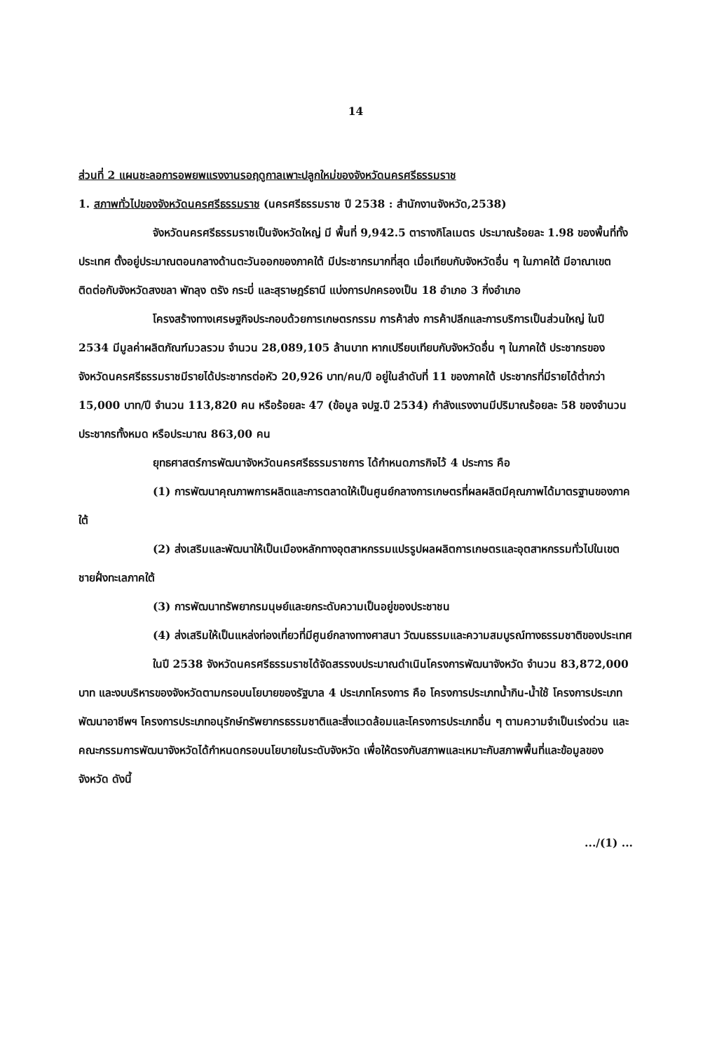14
ส่วนที่ 2 แผนชะลอการอพยพแรงงานรอฤดูกาลเพาะปลูกใหม่ของจังหวัดนครศรีธรรมราช
1. สภาพทั่วไปของจังหวัดนครศรีธรรมราช (นครศรีธรรมราช ปี 2538 : สำนักงานจังหวัด,2538)
จังหวัดนครศรีธรรมราชเป็นจังหวัดใหญ่ มี พื้นที่ 9,942.5 ตารางกิโลเมตร ประมาณร้อยละ 1.98 ของพื้นที่ทั้งประเทศ ตั้งอยู่ประมาณตอนกลางด้านตะวันออกของภาคใต้ มีประชากรมากที่สุด เมื่อเทียบกับจังหวัดอื่น ๆ ในภาคใต้ มีอาณาเขตติดต่อกับจังหวัดสงขลา พัทลุง ตรัง กระบี่ และสุราษฎร์ธานี แบ่งการปกครองเป็น 18 อำเภอ 3 กิ่งอำเภอ
โครงสร้างทางเศรษฐกิจประกอบด้วยการเกษตรกรรม การค้าส่ง การค้าปลีกและการบริการเป็นส่วนใหญ่ ในปี 2534 มีมูลค่าผลิตภัณฑ์มวลรวม จำนวน 28,089,105 ล้านบาท หากเปรียบเทียบกับจังหวัดอื่น ๆ ในภาคใต้ ประชากรของจังหวัดนครศรีธรรมราชมีรายได้ประชากรต่อหัว 20,926 บาท/คน/ปี อยู่ในลำดับที่ 11 ของภาคใต้ ประชากรที่มีรายได้ต่ำกว่า 15,000 บาท/ปี จำนวน 113,820 คน หรือร้อยละ 47 (ข้อมูล จปฐ.ปี 2534) กำลังแรงงานมีปริมาณร้อยละ 58 ของจำนวนประชากรทั้งหมด หรือประมาณ 863,00 คน
ยุทธศาสตร์การพัฒนาจังหวัดนครศรีธรรมราชการ ได้กำหนดภารกิจไว้ 4 ประการ คือ
(1) การพัฒนาคุณภาพการผลิตและการตลาดให้เป็นศูนย์กลางการเกษตรที่ผลผลิตมีคุณภาพได้มาตรฐานของภาคใต้
(2) ส่งเสริมและพัฒนาให้เป็นเมืองหลักทางอุตสาหกรรมแปรรูปผลผลิตการเกษตรและอุตสาหกรรมทั่วไปในเขตชายฝั่งทะเลภาคใต้
(3) การพัฒนาทรัพยากรมนุษย์และยกระดับความเป็นอยู่ของประชาชน
(4) ส่งเสริมให้เป็นแหล่งท่องเที่ยวที่มีศูนย์กลางทางศาสนา วัฒนธรรมและความสมบูรณ์ทางธรรมชาติของประเทศ
ในปี 2538 จังหวัดนครศรีธรรมราชได้จัดสรรงบประมาณดำเนินโครงการพัฒนาจังหวัด จำนวน 83,872,000 บาท และงบบริหารของจังหวัดตามกรอบนโยบายของรัฐบาล 4 ประเภทโครงการ คือ โครงการประเภทน้ำกิน-น้ำใช้ โครงการประเภทพัฒนาอาชีพฯ โครงการประเภทอนุรักษ์ทรัพยากรธรรมชาติและสิ่งแวดล้อมและโครงการประเภทอื่น ๆ ตามความจำเป็นเร่งด่วน และคณะกรรมการพัฒนาจังหวัดได้กำหนดกรอบนโยบายในระดับจังหวัด เพื่อให้ตรงกับสภาพและเหมาะกับสภาพพื้นที่และข้อมูลของจังหวัด ดังนี้
.../(1) ...